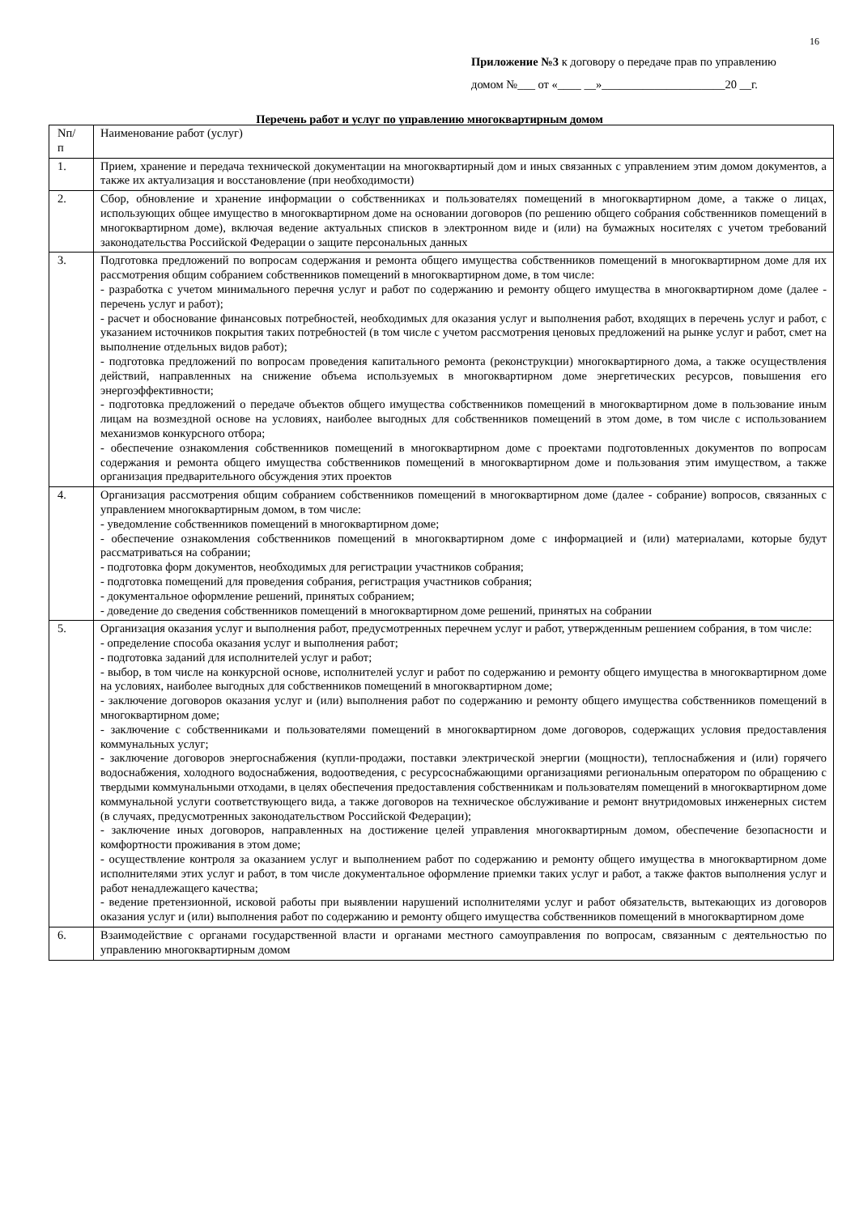16
Приложение №3 к договору о передаче прав по управлению
домом №___ от «____ __»_____________________20 __г.
Перечень работ и услуг по управлению многоквартирным домом
| Nп/ п | Наименование работ (услуг) |
| 1. | Прием, хранение и передача технической документации на многоквартирный дом и иных связанных с управлением этим домом документов, а также их актуализация и восстановление (при необходимости) |
| 2. | Сбор, обновление и хранение информации о собственниках и пользователях помещений в многоквартирном доме, а также о лицах, использующих общее имущество в многоквартирном доме на основании договоров (по решению общего собрания собственников помещений в многоквартирном доме), включая ведение актуальных списков в электронном виде и (или) на бумажных носителях с учетом требований законодательства Российской Федерации о защите персональных данных |
| 3. | Подготовка предложений по вопросам содержания и ремонта общего имущества собственников помещений в многоквартирном доме для их рассмотрения общим собранием собственников помещений в многоквартирном доме, в том числе: - разработка с учетом минимального перечня услуг и работ по содержанию и ремонту общего имущества в многоквартирном доме (далее - перечень услуг и работ); - расчет и обоснование финансовых потребностей, необходимых для оказания услуг и выполнения работ, входящих в перечень услуг и работ, с указанием источников покрытия таких потребностей (в том числе с учетом рассмотрения ценовых предложений на рынке услуг и работ, смет на выполнение отдельных видов работ); - подготовка предложений по вопросам проведения капитального ремонта (реконструкции) многоквартирного дома, а также осуществления действий, направленных на снижение объема используемых в многоквартирном доме энергетических ресурсов, повышения его энергоэффективности; - подготовка предложений о передаче объектов общего имущества собственников помещений в многоквартирном доме в пользование иным лицам на возмездной основе на условиях, наиболее выгодных для собственников помещений в этом доме, в том числе с использованием механизмов конкурсного отбора; - обеспечение ознакомления собственников помещений в многоквартирном доме с проектами подготовленных документов по вопросам содержания и ремонта общего имущества собственников помещений в многоквартирном доме и пользования этим имуществом, а также организация предварительного обсуждения этих проектов |
| 4. | Организация рассмотрения общим собранием собственников помещений в многоквартирном доме (далее - собрание) вопросов, связанных с управлением многоквартирным домом, в том числе: - уведомление собственников помещений в многоквартирном доме; - обеспечение ознакомления собственников помещений в многоквартирном доме с информацией и (или) материалами, которые будут рассматриваться на собрании; - подготовка форм документов, необходимых для регистрации участников собрания; - подготовка помещений для проведения собрания, регистрация участников собрания; - документальное оформление решений, принятых собранием; - доведение до сведения собственников помещений в многоквартирном доме решений, принятых на собрании |
| 5. | Организация оказания услуг и выполнения работ, предусмотренных перечнем услуг и работ, утвержденным решением собрания, в том числе: - определение способа оказания услуг и выполнения работ; - подготовка заданий для исполнителей услуг и работ; - выбор, в том числе на конкурсной основе, исполнителей услуг и работ по содержанию и ремонту общего имущества в многоквартирном доме на условиях, наиболее выгодных для собственников помещений в многоквартирном доме; - заключение договоров оказания услуг и (или) выполнения работ по содержанию и ремонту общего имущества собственников помещений в многоквартирном доме; - заключение с собственниками и пользователями помещений в многоквартирном доме договоров, содержащих условия предоставления коммунальных услуг; - заключение договоров энергоснабжения (купли-продажи, поставки электрической энергии (мощности), теплоснабжения и (или) горячего водоснабжения, холодного водоснабжения, водоотведения, с ресурсоснабжающими организациями региональным оператором по обращению с твердыми коммунальными отходами, в целях обеспечения предоставления собственникам и пользователям помещений в многоквартирном доме коммунальной услуги соответствующего вида, а также договоров на техническое обслуживание и ремонт внутридомовых инженерных систем (в случаях, предусмотренных законодательством Российской Федерации); - заключение иных договоров, направленных на достижение целей управления многоквартирным домом, обеспечение безопасности и комфортности проживания в этом доме; - осуществление контроля за оказанием услуг и выполнением работ по содержанию и ремонту общего имущества в многоквартирном доме исполнителями этих услуг и работ, в том числе документальное оформление приемки таких услуг и работ, а также фактов выполнения услуг и работ ненадлежащего качества; - ведение претензионной, исковой работы при выявлении нарушений исполнителями услуг и работ обязательств, вытекающих из договоров оказания услуг и (или) выполнения работ по содержанию и ремонту общего имущества собственников помещений в многоквартирном доме |
| 6. | Взаимодействие с органами государственной власти и органами местного самоуправления по вопросам, связанным с деятельностью по управлению многоквартирным домом |